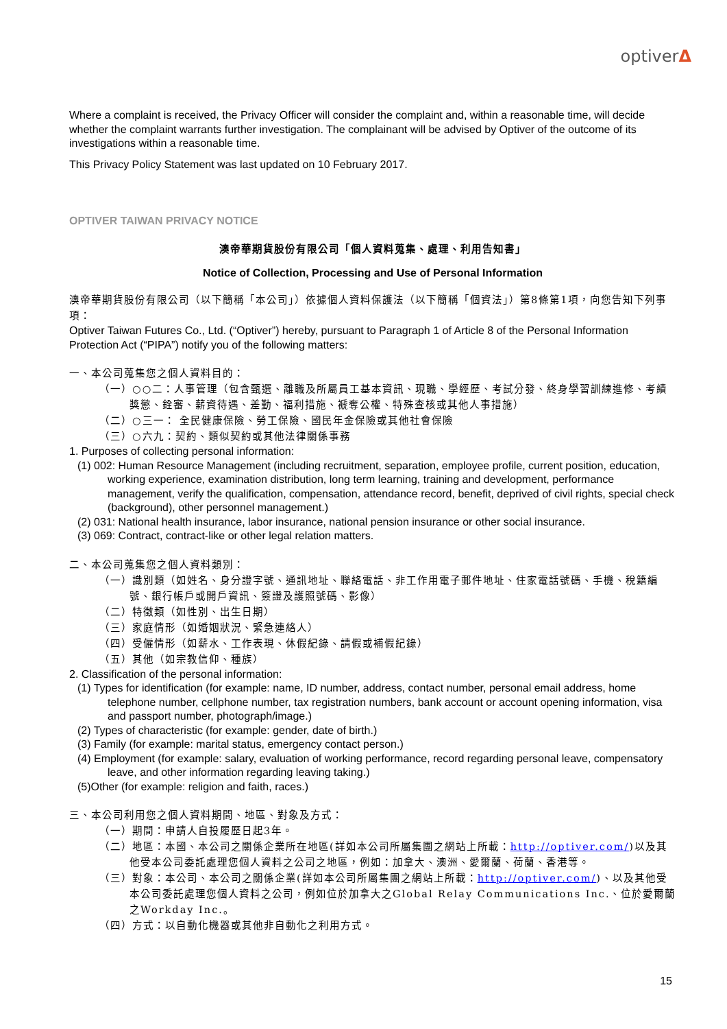optiverΔ
Where a complaint is received, the Privacy Officer will consider the complaint and, within a reasonable time, will decide whether the complaint warrants further investigation. The complainant will be advised by Optiver of the outcome of its investigations within a reasonable time.
This Privacy Policy Statement was last updated on 10 February 2017.
OPTIVER TAIWAN PRIVACY NOTICE
澳帝華期貨股份有限公司「個人資料蒐集、處理、利用告知書」
Notice of Collection, Processing and Use of Personal Information
澳帝華期貨股份有限公司（以下簡稱「本公司」）依據個人資料保護法（以下簡稱「個資法」）第8條第1項，向您告知下列事項：
Optiver Taiwan Futures Co., Ltd. (“Optiver”) hereby, pursuant to Paragraph 1 of Article 8 of the Personal Information Protection Act (“PIPA”) notify you of the following matters:
一、本公司蒐集您之個人資料目的：
（一）○○二：人事管理（包含甄選、離職及所屬員工基本資訊、現職、學經歷、考試分發、終身學習訓練進修、考績獎懲、銓審、薪資待遇、差勤、福利措施、褫奪公權、特殊查核或其他人事措施）
（二）○三一： 全民健康保險、勞工保險、國民年金保險或其他社會保險
（三）○六九：契約、類似契約或其他法律關係事務
1. Purposes of collecting personal information:
(1) 002: Human Resource Management (including recruitment, separation, employee profile, current position, education, working experience, examination distribution, long term learning, training and development, performance management, verify the qualification, compensation, attendance record, benefit, deprived of civil rights, special check (background), other personnel management.)
(2) 031: National health insurance, labor insurance, national pension insurance or other social insurance.
(3) 069: Contract, contract-like or other legal relation matters.
二、本公司蒐集您之個人資料類別：
（一）識別類（如姓名、身分證字號、通訊地址、聯絡電話、非工作用電子郵件地址、住家電話號碼、手機、稅籍編號、銀行帳戶或開戶資訊、簽證及護照號碼、影像）
（二）特徵類（如性別、出生日期）
（三）家庭情形（如婚姻狀況、緊急連絡人）
（四）受僱情形（如薪水、工作表現、休假紀錄、請假或補假紀錄）
（五）其他（如宗教信仰、種族）
2. Classification of the personal information:
(1) Types for identification (for example: name, ID number, address, contact number, personal email address, home telephone number, cellphone number, tax registration numbers, bank account or account opening information, visa and passport number, photograph/image.)
(2) Types of characteristic (for example: gender, date of birth.)
(3) Family (for example: marital status, emergency contact person.)
(4) Employment (for example: salary, evaluation of working performance, record regarding personal leave, compensatory leave, and other information regarding leaving taking.)
(5)Other (for example: religion and faith, races.)
三、本公司利用您之個人資料期間、地區、對象及方式：
（一）期間：申請人自投履歷日起3年。
（二）地區：本國、本公司之關係企業所在地區(詳如本公司所屬集團之網站上所載：http://optiver.com/)以及其他受本公司委託處理您個人資料之公司之地區，例如：加拿大、澳洲、愛爾蘭、荷蘭、香港等。
（三）對象：本公司、本公司之關係企業(詳如本公司所屬集團之網站上所載：http://optiver.com/)、以及其他受本公司委託處理您個人資料之公司，例如位於加拿大之Global Relay Communications Inc.、位於愛爾蘭之Workday Inc.。
（四）方式：以自動化機器或其他非自動化之利用方式。
15